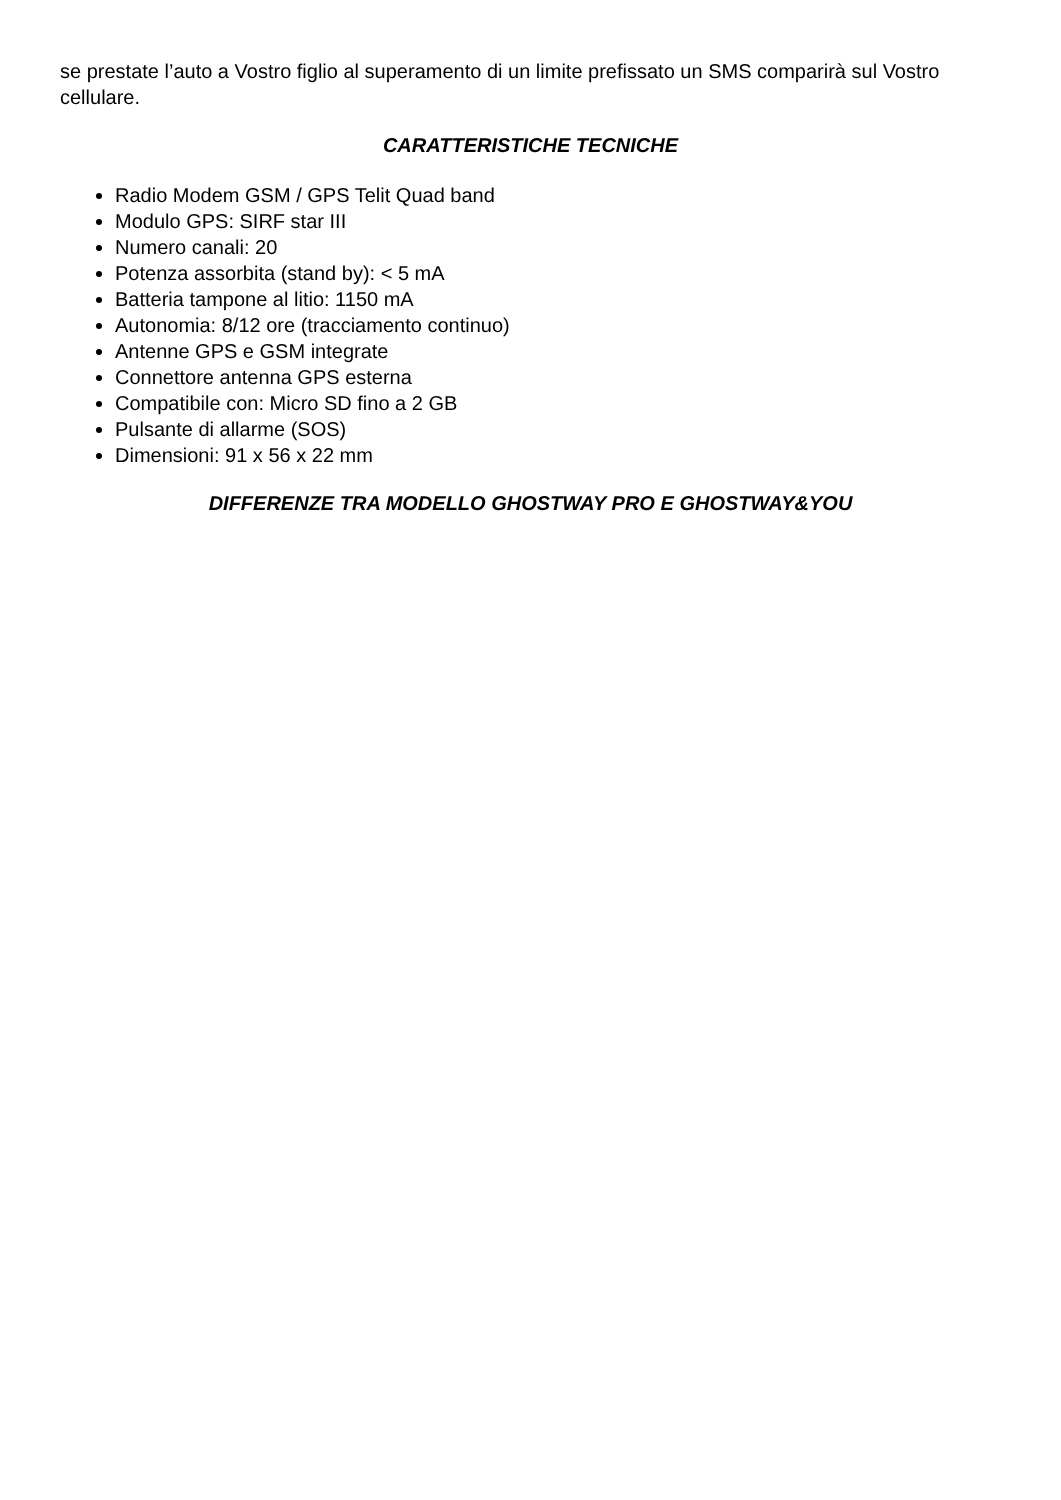se prestate l’auto a Vostro figlio al superamento di un limite prefissato un SMS comparirà sul Vostro cellulare.
CARATTERISTICHE TECNICHE
Radio Modem GSM / GPS Telit Quad band
Modulo GPS: SIRF star III
Numero canali: 20
Potenza assorbita (stand by): < 5 mA
Batteria tampone al litio: 1150 mA
Autonomia: 8/12 ore (tracciamento continuo)
Antenne GPS e GSM integrate
Connettore antenna GPS esterna
Compatibile con: Micro SD fino a 2 GB
Pulsante di allarme (SOS)
Dimensioni: 91 x 56 x 22 mm
DIFFERENZE TRA MODELLO GHOSTWAY PRO E GHOSTWAY&YOU